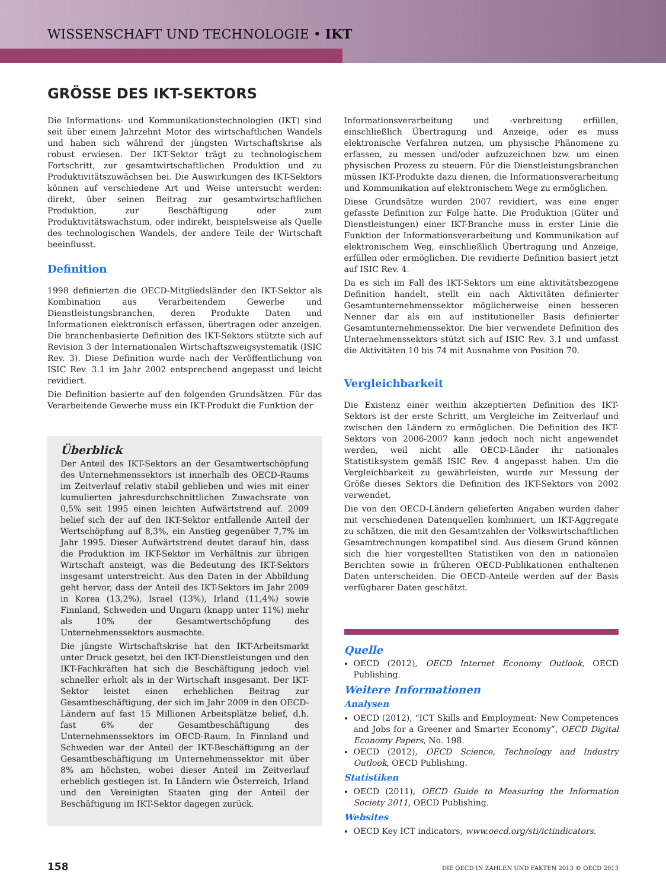WISSENSCHAFT UND TECHNOLOGIE • IKT
GRÖSSE DES IKT-SEKTORS
Die Informations- und Kommunikationstechnologien (IKT) sind seit über einem Jahrzehnt Motor des wirtschaftlichen Wandels und haben sich während der jüngsten Wirtschaftskrise als robust erwiesen. Der IKT-Sektor trägt zu technologischem Fortschritt, zur gesamtwirtschaftlichen Produktion und zu Produktivitätszuwächsen bei. Die Auswirkungen des IKT-Sektors können auf verschiedene Art und Weise untersucht werden: direkt, über seinen Beitrag zur gesamtwirtschaftlichen Produktion, zur Beschäftigung oder zum Produktivitätswachstum, oder indirekt, beispielsweise als Quelle des technologischen Wandels, der andere Teile der Wirtschaft beeinflusst.
Definition
1998 definierten die OECD-Mitgliedsländer den IKT-Sektor als Kombination aus Verarbeitendem Gewerbe und Dienstleistungsbranchen, deren Produkte Daten und Informationen elektronisch erfassen, übertragen oder anzeigen. Die branchenbasierte Definition des IKT-Sektors stützte sich auf Revision 3 der Internationalen Wirtschaftszweigsystematik (ISIC Rev. 3). Diese Definition wurde nach der Veröffentlichung von ISIC Rev. 3.1 im Jahr 2002 entsprechend angepasst und leicht revidiert.
Die Definition basierte auf den folgenden Grundsätzen. Für das Verarbeitende Gewerbe muss ein IKT-Produkt die Funktion der
Überblick
Der Anteil des IKT-Sektors an der Gesamtwertschöpfung des Unternehmenssektors ist innerhalb des OECD-Raums im Zeitverlauf relativ stabil geblieben und wies mit einer kumulierten jahresdurchschnittlichen Zuwachsrate von 0,5% seit 1995 einen leichten Aufwärtstrend auf. 2009 belief sich der auf den IKT-Sektor entfallende Anteil der Wertschöpfung auf 8,3%, ein Anstieg gegenüber 7,7% im Jahr 1995. Dieser Aufwärtstrend deutet darauf hin, dass die Produktion im IKT-Sektor im Verhältnis zur übrigen Wirtschaft ansteigt, was die Bedeutung des IKT-Sektors insgesamt unterstreicht. Aus den Daten in der Abbildung geht hervor, dass der Anteil des IKT-Sektors im Jahr 2009 in Korea (13,2%), Israel (13%), Irland (11,4%) sowie Finnland, Schweden und Ungarn (knapp unter 11%) mehr als 10% der Gesamtwertschöpfung des Unternehmenssektors ausmachte.
Die jüngste Wirtschaftskrise hat den IKT-Arbeitsmarkt unter Druck gesetzt, bei den IKT-Dienstleistungen und den IKT-Fachkräften hat sich die Beschäftigung jedoch viel schneller erholt als in der Wirtschaft insgesamt. Der IKT-Sektor leistet einen erheblichen Beitrag zur Gesamtbeschäftigung, der sich im Jahr 2009 in den OECD-Ländern auf fast 15 Millionen Arbeitsplätze belief, d.h. fast 6% der Gesamtbeschäftigung des Unternehmenssektors im OECD-Raum. In Finnland und Schweden war der Anteil der IKT-Beschäftigung an der Gesamtbeschäftigung im Unternehmenssektor mit über 8% am höchsten, wobei dieser Anteil im Zeitverlauf erheblich gestiegen ist. In Ländern wie Österreich, Irland und den Vereinigten Staaten ging der Anteil der Beschäftigung im IKT-Sektor dagegen zurück.
Informationsverarbeitung und -verbreitung erfüllen, einschließlich Übertragung und Anzeige, oder es muss elektronische Verfahren nutzen, um physische Phänomene zu erfassen, zu messen und/oder aufzuzeichnen bzw. um einen physischen Prozess zu steuern. Für die Dienstleistungsbranchen müssen IKT-Produkte dazu dienen, die Informationsverarbeitung und Kommunikation auf elektronischem Wege zu ermöglichen.
Diese Grundsätze wurden 2007 revidiert, was eine enger gefasste Definition zur Folge hatte. Die Produktion (Güter und Dienstleistungen) einer IKT-Branche muss in erster Linie die Funktion der Informationsverarbeitung und Kommunikation auf elektronischem Weg, einschließlich Übertragung und Anzeige, erfüllen oder ermöglichen. Die revidierte Definition basiert jetzt auf ISIC Rev. 4.
Da es sich im Fall des IKT-Sektors um eine aktivitätsbezogene Definition handelt, stellt ein nach Aktivitäten definierter Gesamtunternehmenssektor möglicherweise einen besseren Nenner dar als ein auf institutioneller Basis definierter Gesamtunternehmenssektor. Die hier verwendete Definition des Unternehmenssektors stützt sich auf ISIC Rev. 3.1 und umfasst die Aktivitäten 10 bis 74 mit Ausnahme von Position 70.
Vergleichbarkeit
Die Existenz einer weithin akzeptierten Definition des IKT-Sektors ist der erste Schritt, um Vergleiche im Zeitverlauf und zwischen den Ländern zu ermöglichen. Die Definition des IKT-Sektors von 2006-2007 kann jedoch noch nicht angewendet werden, weil nicht alle OECD-Länder ihr nationales Statistiksystem gemäß ISIC Rev. 4 angepasst haben. Um die Vergleichbarkeit zu gewährleisten, wurde zur Messung der Größe dieses Sektors die Definition des IKT-Sektors von 2002 verwendet.
Die von den OECD-Ländern gelieferten Angaben wurden daher mit verschiedenen Datenquellen kombiniert, um IKT-Aggregate zu schätzen, die mit den Gesamtzahlen der Volkswirtschaftlichen Gesamtrechnungen kompatibel sind. Aus diesem Grund können sich die hier vorgestellten Statistiken von den in nationalen Berichten sowie in früheren OECD-Publikationen enthaltenen Daten unterscheiden. Die OECD-Anteile werden auf der Basis verfügbarer Daten geschätzt.
Quelle
OECD (2012), OECD Internet Economy Outlook, OECD Publishing.
Weitere Informationen
Analysen
OECD (2012), “ICT Skills and Employment: New Competences and Jobs for a Greener and Smarter Economy”, OECD Digital Economy Papers, No. 198.
OECD (2012), OECD Science, Technology and Industry Outlook, OECD Publishing.
Statistiken
OECD (2011), OECD Guide to Measuring the Information Society 2011, OECD Publishing.
Websites
OECD Key ICT indicators, www.oecd.org/sti/ictindicators.
158 DIE OECD IN ZAHLEN UND FAKTEN 2013 © OECD 2013